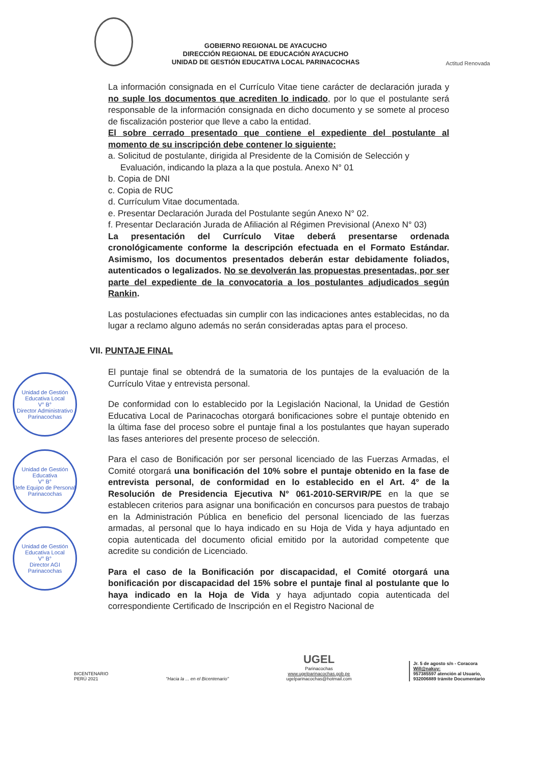GOBIERNO REGIONAL DE AYACUCHO
DIRECCIÓN REGIONAL DE EDUCACIÓN AYACUCHO
UNIDAD DE GESTIÓN EDUCATIVA LOCAL PARINACOCHAS
Actitud Renovada
La información consignada en el Currículo Vitae tiene carácter de declaración jurada y no suple los documentos que acrediten lo indicado, por lo que el postulante será responsable de la información consignada en dicho documento y se somete al proceso de fiscalización posterior que lleve a cabo la entidad.
El sobre cerrado presentado que contiene el expediente del postulante al momento de su inscripción debe contener lo siguiente:
a. Solicitud de postulante, dirigida al Presidente de la Comisión de Selección y Evaluación, indicando la plaza a la que postula. Anexo N° 01
b. Copia de DNI
c. Copia de RUC
d. Currículum Vitae documentada.
e. Presentar Declaración Jurada del Postulante según Anexo N° 02.
f. Presentar Declaración Jurada de Afiliación al Régimen Previsional (Anexo N° 03)
La presentación del Currículo Vitae deberá presentarse ordenada cronológicamente conforme la descripción efectuada en el Formato Estándar. Asimismo, los documentos presentados deberán estar debidamente foliados, autenticados o legalizados. No se devolverán las propuestas presentadas, por ser parte del expediente de la convocatoria a los postulantes adjudicados según Rankin.
Las postulaciones efectuadas sin cumplir con las indicaciones antes establecidas, no da lugar a reclamo alguno además no serán consideradas aptas para el proceso.
VII. PUNTAJE FINAL
El puntaje final se obtendrá de la sumatoria de los puntajes de la evaluación de la Currículo Vitae y entrevista personal.
De conformidad con lo establecido por la Legislación Nacional, la Unidad de Gestión Educativa Local de Parinacochas otorgará bonificaciones sobre el puntaje obtenido en la última fase del proceso sobre el puntaje final a los postulantes que hayan superado las fases anteriores del presente proceso de selección.
Para el caso de Bonificación por ser personal licenciado de las Fuerzas Armadas, el Comité otorgará una bonificación del 10% sobre el puntaje obtenido en la fase de entrevista personal, de conformidad en lo establecido en el Art. 4° de la Resolución de Presidencia Ejecutiva N° 061-2010-SERVIR/PE en la que se establecen criterios para asignar una bonificación en concursos para puestos de trabajo en la Administración Pública en beneficio del personal licenciado de las fuerzas armadas, al personal que lo haya indicado en su Hoja de Vida y haya adjuntado en copia autenticada del documento oficial emitido por la autoridad competente que acredite su condición de Licenciado.
Para el caso de la Bonificación por discapacidad, el Comité otorgará una bonificación por discapacidad del 15% sobre el puntaje final al postulante que lo haya indicado en la Hoja de Vida y haya adjuntado copia autenticada del correspondiente Certificado de Inscripción en el Registro Nacional de
Unidad de Gestión Educativa Local
V° B°
Director Administrativo
Parinacochas
Unidad de Gestión Educativa
V° B°
Jefe Equipo de Personal
Parinacochas
Unidad de Gestión Educativa Local
V° B°
Director AGI
Parinacochas
BICENTENARIO
PERÚ 2021
"Hacia la ... en el Bicentenario"
UGEL
Parinacochas
www.ugelparinacochas.gob.pe
ugelparinacochas@hotmail.com
Jr. 5 de agosto s/n - Coracora
Will@nakuy:
957385597 atención al Usuario,
932006889 trámite Documentario